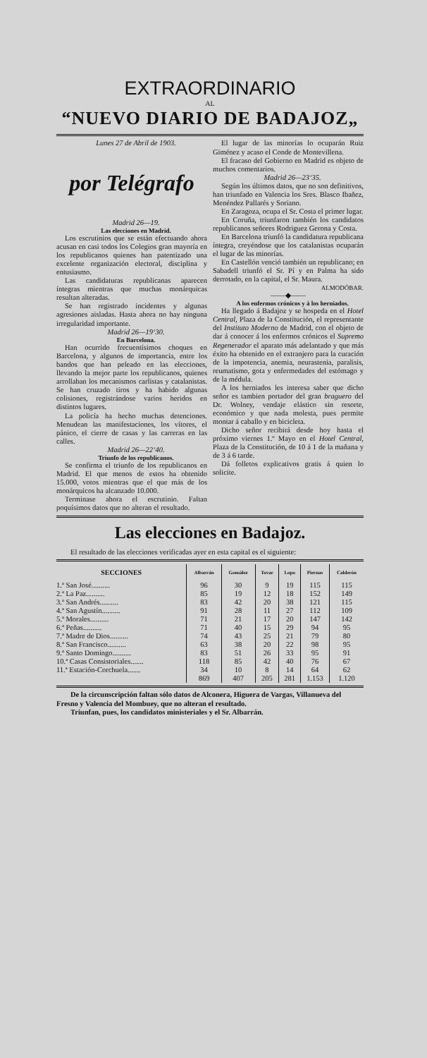EXTRAORDINARIO
AL
“NUEVO DIARIO DE BADAJOZ„
Lunes 27 de Abril de 1903.
por Telégrafo
Madrid 26—19.
Las elecciones en Madrid.
Los escrutinios que se están efectuando ahora acusan en casi todos los Colegios gran mayoría en los republicanos quienes han patentizado una excelente organización electoral, disciplina y entusiasmo.
Las candidaturas republicanas aparecen íntegras mientras que muchas monárquicas resultan alteradas.
Se han registrado incidentes y algunas agresiones aisladas. Hasta ahora no hay ninguna irregularidad importante.
Madrid 26—19‘30.
En Barcelona.
Han ocurrido frecuentísimos choques en Barcelona, y algunos de importancia, entre los bandos que han peleado en las elecciones, llevando la mejor parte los republicanos, quienes arrollaban los mecanismos carlistas y catalanistas. Se han cruzado tiros y ha habido algunas colisiones, registrándose varios heridos en distintos lugares.
La policía ha hecho muchas detenciones. Menudean las manifestaciones, los vítores, el pánico, el cierre de casas y las carreras en las calles.
Madrid 26—22‘40.
Triunfo de los republicanos.
Se confirma el triunfo de los republicanos en Madrid. El que menos de estos ha obtenido 15.000, votos mientras que el que más de los monárquicos ha alcanzado 10.000.
Terminase ahora el escrutinio. Faltan poquísimos datos que no alteran el resultado.
El lugar de las minorías lo ocuparán Ruiz Giménez y acaso el Conde de Montevillena.
El fracaso del Gobierno en Madrid es objeto de muchos comentarios.
Madrid 26—23‘35.
Según los últimos datos, que no son definitivos, han triunfado en Valencia los Sres. Blasco Ibañez, Menéndez Pallarés y Soriano.
En Zaragoza, ocupa el Sr. Costa el primer lugar.
En Coruña, triunfaron también los candidatos republicanos señores Rodriguez Gerona y Costa.
En Barcelona triunfó la candidatura republicana íntegra, creyéndose que los catalanistas ocuparán el lugar de las minorías.
En Castellón venció también un republicano; en Sabadell triunfó el Sr. Pí y en Palma ha sido derrotado, en la capital, el Sr. Maura.
ALMODÓBAR.
——◆——
A los enfermos crónicos y á los herniados.
Ha llegado á Badajoz y se hospeda en el Hotel Central, Plaza de la Constitución, el representante del Instituto Moderno de Madrid, con el objeto de dar á conocer á los enfermos crónicos el Supremo Regenerador el aparato más adelantado y que más éxito ha obtenido en el extranjero para la curación de la impotencia, anemia, neurastenia, paralisis, reumatismo, gota y enfermedades del estómago y de la médula.
A los herniados les interesa saber que dicho señor es tambien portador del gran braguero del Dr. Wolney, vendaje elástico sin resorte, económico y que nada molesta, pues permite montar á caballo y en bicicleta.
Dicho señor recibirá desde hoy hasta el próximo viernes 1.º Mayo en el Hotel Central, Plaza de la Constitución, de 10 á 1 de la mañana y de 3 á 6 tarde.
Dá folletos explicativos gratis á quien lo solicite.
Las elecciones en Badajoz.
El resultado de las elecciones verificadas ayer en esta capital es el siguiente:
| SECCIONES | Albarrán | Gonsález | Tovar | Lopo | Piernas | Calderón |
| --- | --- | --- | --- | --- | --- | --- |
| 1.ª San José.......... | 96 | 30 | 9 | 19 | 115 | 115 |
| 2.ª La Paz.......... | 85 | 19 | 12 | 18 | 152 | 149 |
| 3.ª San Andrés.......... | 83 | 42 | 20 | 38 | 121 | 115 |
| 4.ª San Agustín.......... | 91 | 28 | 11 | 27 | 112 | 109 |
| 5.ª Morales.......... | 71 | 21 | 17 | 20 | 147 | 142 |
| 6.ª Peñas.......... | 71 | 40 | 15 | 29 | 94 | 95 |
| 7.ª Madre de Dios.......... | 74 | 43 | 25 | 21 | 79 | 80 |
| 8.ª San Francisco.......... | 63 | 38 | 20 | 22 | 98 | 95 |
| 9.ª Santo Domingo.......... | 83 | 51 | 26 | 33 | 95 | 91 |
| 10.ª Casas Consistoriales....... | 118 | 85 | 42 | 40 | 76 | 67 |
| 11.ª Estación-Corchuela....... | 34 | 10 | 8 | 14 | 64 | 62 |
| | 869 | 407 | 205 | 281 | 1.153 | 1.120 |
De la circunscripción faltan sólo datos de Alconera, Higuera de Vargas, Villanueva del Fresno y Valencia del Mombuey, que no alteran el resultado.
Triunfan, pues, los candidatos ministeriales y el Sr. Albarrán.